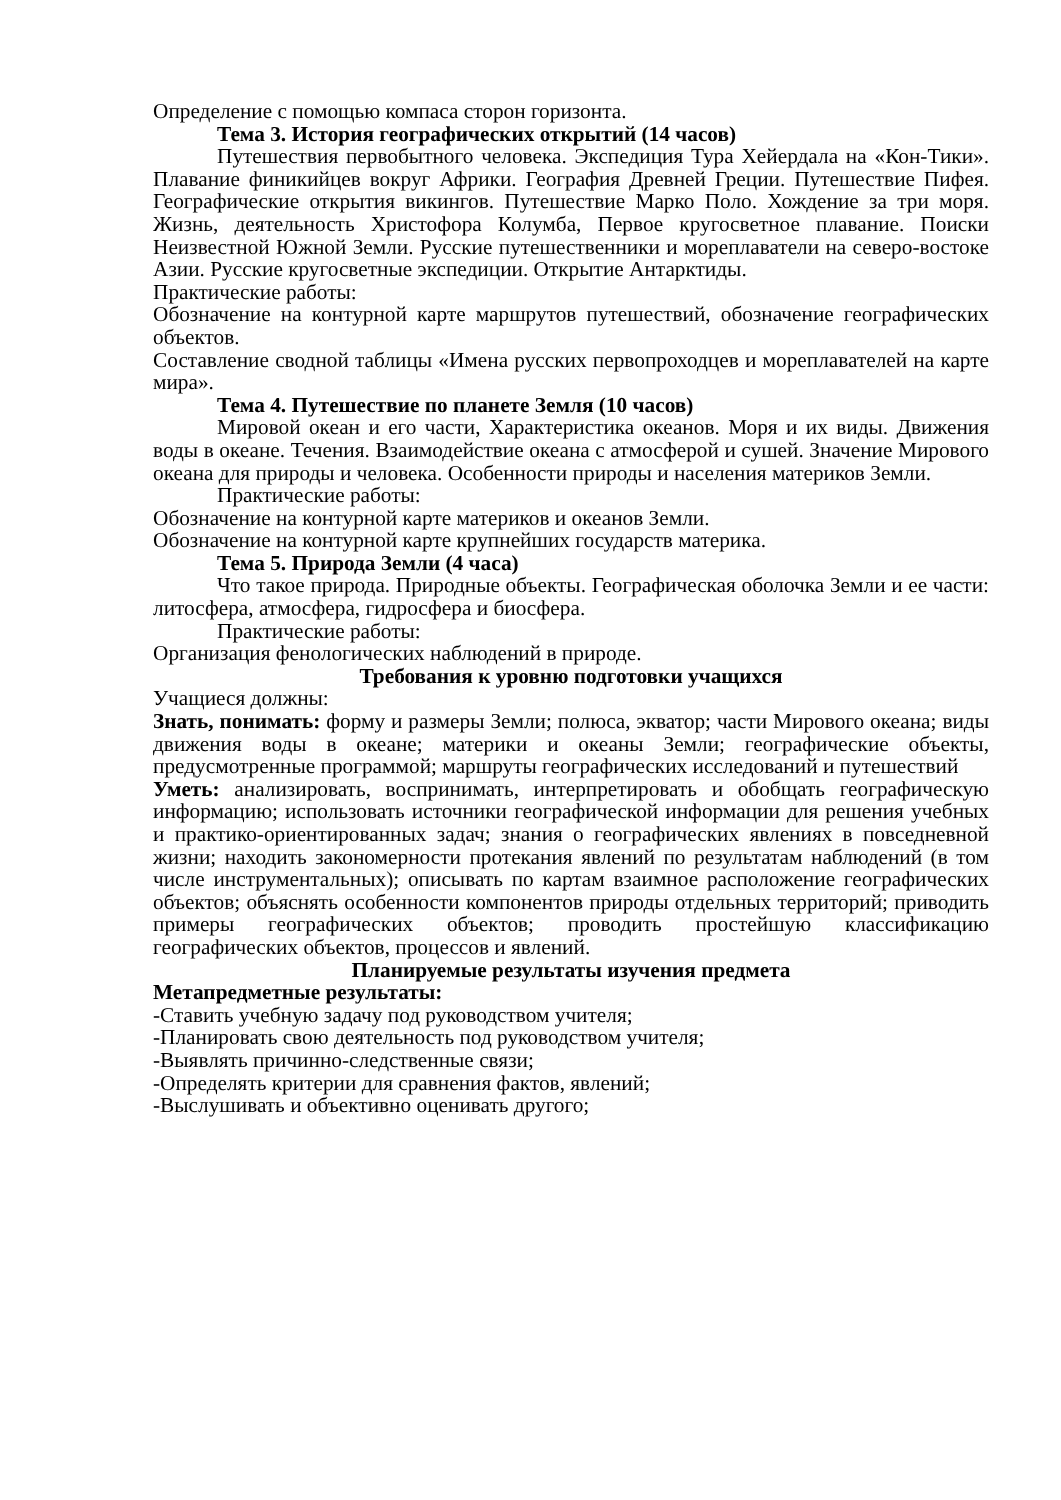Определение с помощью компаса сторон горизонта.
Тема 3. История географических открытий (14 часов)
Путешествия первобытного человека. Экспедиция Тура Хейердала на «Кон-Тики». Плавание финикийцев вокруг Африки. География Древней Греции. Путешествие Пифея. Географические открытия викингов. Путешествие Марко Поло. Хождение за три моря. Жизнь, деятельность Христофора Колумба, Первое кругосветное плавание. Поиски Неизвестной Южной Земли. Русские путешественники и мореплаватели на северо-востоке Азии. Русские кругосветные экспедиции. Открытие Антарктиды.
Практические работы:
Обозначение на контурной карте маршрутов путешествий, обозначение географических объектов.
Составление сводной таблицы «Имена русских первопроходцев и мореплавателей на карте мира».
Тема 4. Путешествие по планете Земля (10 часов)
Мировой океан и его части, Характеристика океанов. Моря и их виды. Движения воды в океане. Течения. Взаимодействие океана с атмосферой и сушей. Значение Мирового океана для природы и человека. Особенности природы и населения материков Земли.
Практические работы:
Обозначение на контурной карте материков и океанов Земли.
Обозначение на контурной карте крупнейших государств материка.
Тема 5. Природа Земли (4 часа)
Что такое природа. Природные объекты. Географическая оболочка Земли и ее части: литосфера, атмосфера, гидросфера и биосфера.
Практические работы:
Организация фенологических наблюдений в природе.
Требования к уровню подготовки учащихся
Учащиеся должны:
Знать, понимать: форму и размеры Земли; полюса, экватор; части Мирового океана; виды движения воды в океане; материки и океаны Земли; географические объекты, предусмотренные программой; маршруты географических исследований и путешествий
Уметь: анализировать, воспринимать, интерпретировать и обобщать географическую информацию; использовать источники географической информации для решения учебных и практико-ориентированных задач; знания о географических явлениях в повседневной жизни; находить закономерности протекания явлений по результатам наблюдений (в том числе инструментальных); описывать по картам взаимное расположение географических объектов; объяснять особенности компонентов природы отдельных территорий; приводить примеры географических объектов; проводить простейшую классификацию географических объектов, процессов и явлений.
Планируемые результаты изучения предмета
Метапредметные результаты:
-Ставить учебную задачу под руководством учителя;
-Планировать свою деятельность под руководством учителя;
-Выявлять причинно-следственные связи;
-Определять критерии для сравнения фактов, явлений;
-Выслушивать и объективно оценивать другого;